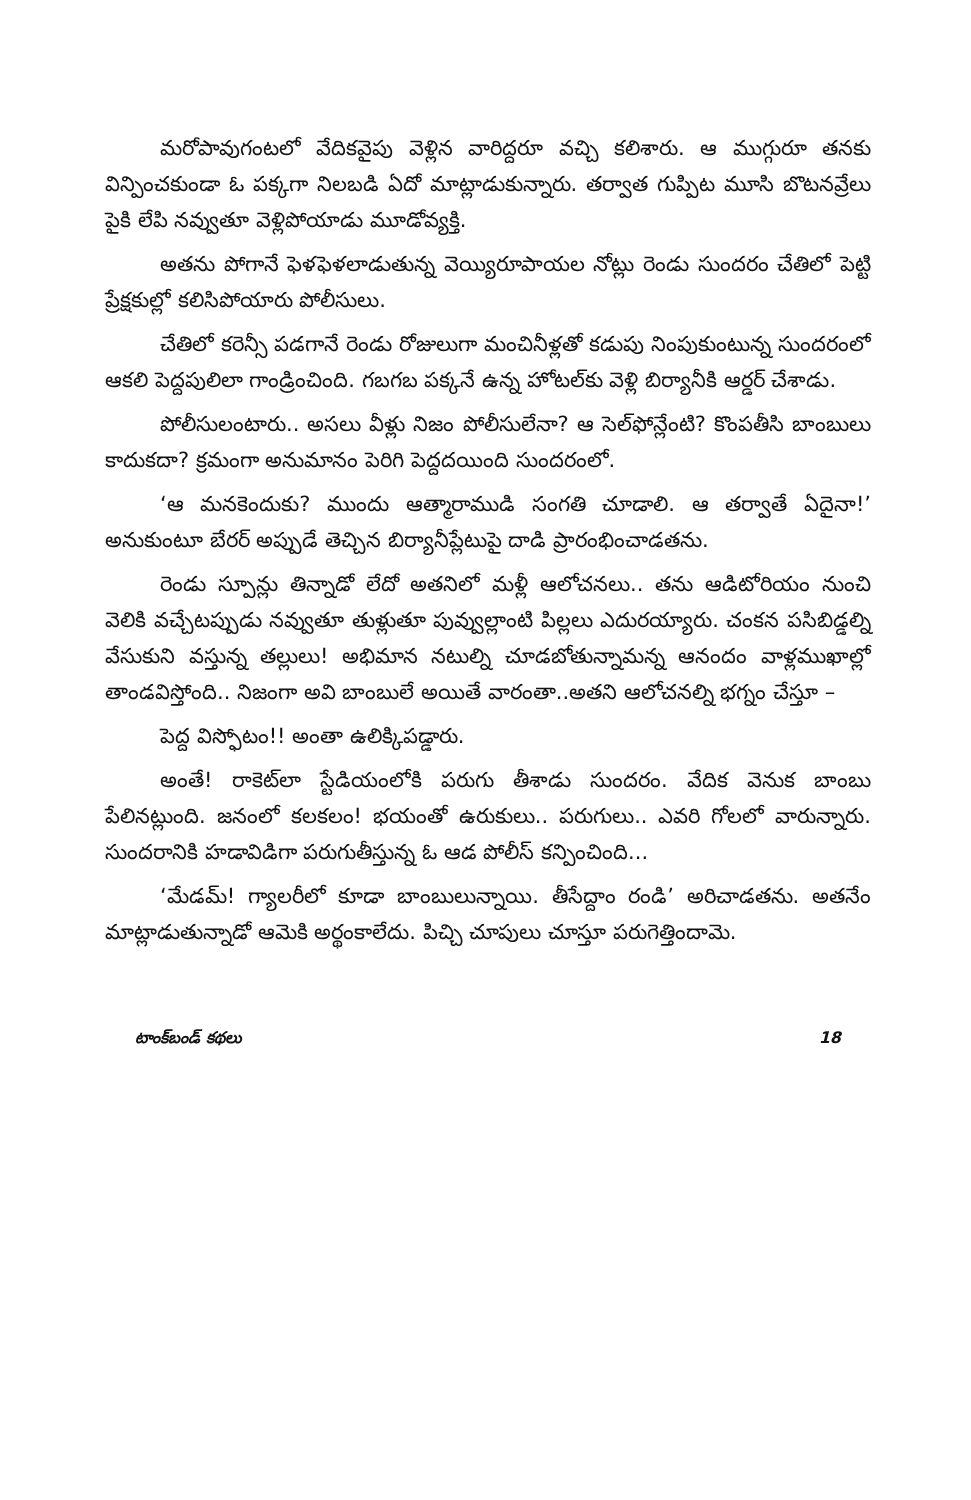మరోపావుగంటలో వేదికవైపు వెళ్లిన వారిద్దరూ వచ్చి కలిశారు. ఆ ముగ్గురూ తనకు విన్పించకుండా ఓ పక్కగా నిలబడి ఏదో మాట్లాడుకున్నారు. తర్వాత గుప్పిట మూసి బొటనవ్రేలు పైకి లేపి నవ్వుతూ వెళ్లిపోయాడు మూడోవ్యక్తి.
అతను పోగానే ఫెళఫెళలాడుతున్న వెయ్యిరూపాయల నోట్లు రెండు సుందరం చేతిలో పెట్టి ప్రేక్షకుల్లో కలిసిపోయారు పోలీసులు.
చేతిలో కరెన్సీ పడగానే రెండు రోజులుగా మంచినీళ్లతో కడుపు నింపుకుంటున్న సుందరంలో ఆకలి పెద్దపులిలా గాండ్రించింది. గబగబ పక్కనే ఉన్న హోటల్‌కు వెళ్లి బిర్యానీకి ఆర్డర్ చేశాడు.
పోలీసులంటారు.. అసలు వీళ్లు నిజం పోలీసులేనా? ఆ సెల్‌ఫోన్లేంటి? కొంపతీసి బాంబులు కాదుకదా? క్రమంగా అనుమానం పెరిగి పెద్దదయింది సుందరంలో.
‘ఆ మనకెందుకు? ముందు ఆత్మారాముడి సంగతి చూడాలి. ఆ తర్వాతే ఏదైనా!’ అనుకుంటూ బేరర్ అప్పుడే తెచ్చిన బిర్యానీప్లేటుపై దాడి ప్రారంభించాడతను.
రెండు స్పూన్లు తిన్నాడో లేదో అతనిలో మళ్లీ ఆలోచనలు.. తను ఆడిటోరియం నుంచి వెలికి వచ్చేటప్పుడు నవ్వుతూ తుళ్లుతూ పువ్వుల్లాంటి పిల్లలు ఎదురయ్యారు. చంకన పసిబిడ్డల్ని వేసుకుని వస్తున్న తల్లులు! అభిమాన నటుల్ని చూడబోతున్నామన్న ఆనందం వాళ్లముఖాల్లో తాండవిస్తోంది.. నిజంగా అవి బాంబులే అయితే వారంతా..అతని ఆలోచనల్ని భగ్నం చేస్తూ –
పెద్ద విస్ఫోటం!! అంతా ఉలిక్కిపడ్డారు.
అంతే! రాకెట్‌లా స్టేడియంలోకి పరుగు తీశాడు సుందరం. వేదిక వెనుక బాంబు పేలినట్లుంది. జనంలో కలకలం! భయంతో ఉరుకులు.. పరుగులు.. ఎవరి గోలలో వారున్నారు. సుందరానికి హడావిడిగా పరుగుతీస్తున్న ఓ ఆడ పోలీస్ కన్పించింది...
‘మేడమ్! గ్యాలరీలో కూడా బాంబులున్నాయి. తీసేద్దాం రండి’ అరిచాడతను. అతనేం మాట్లాడుతున్నాడో ఆమెకి అర్థంకాలేదు. పిచ్చి చూపులు చూస్తూ పరుగెత్తిందామె.
టాంక్‌బండ్ కథలు 18